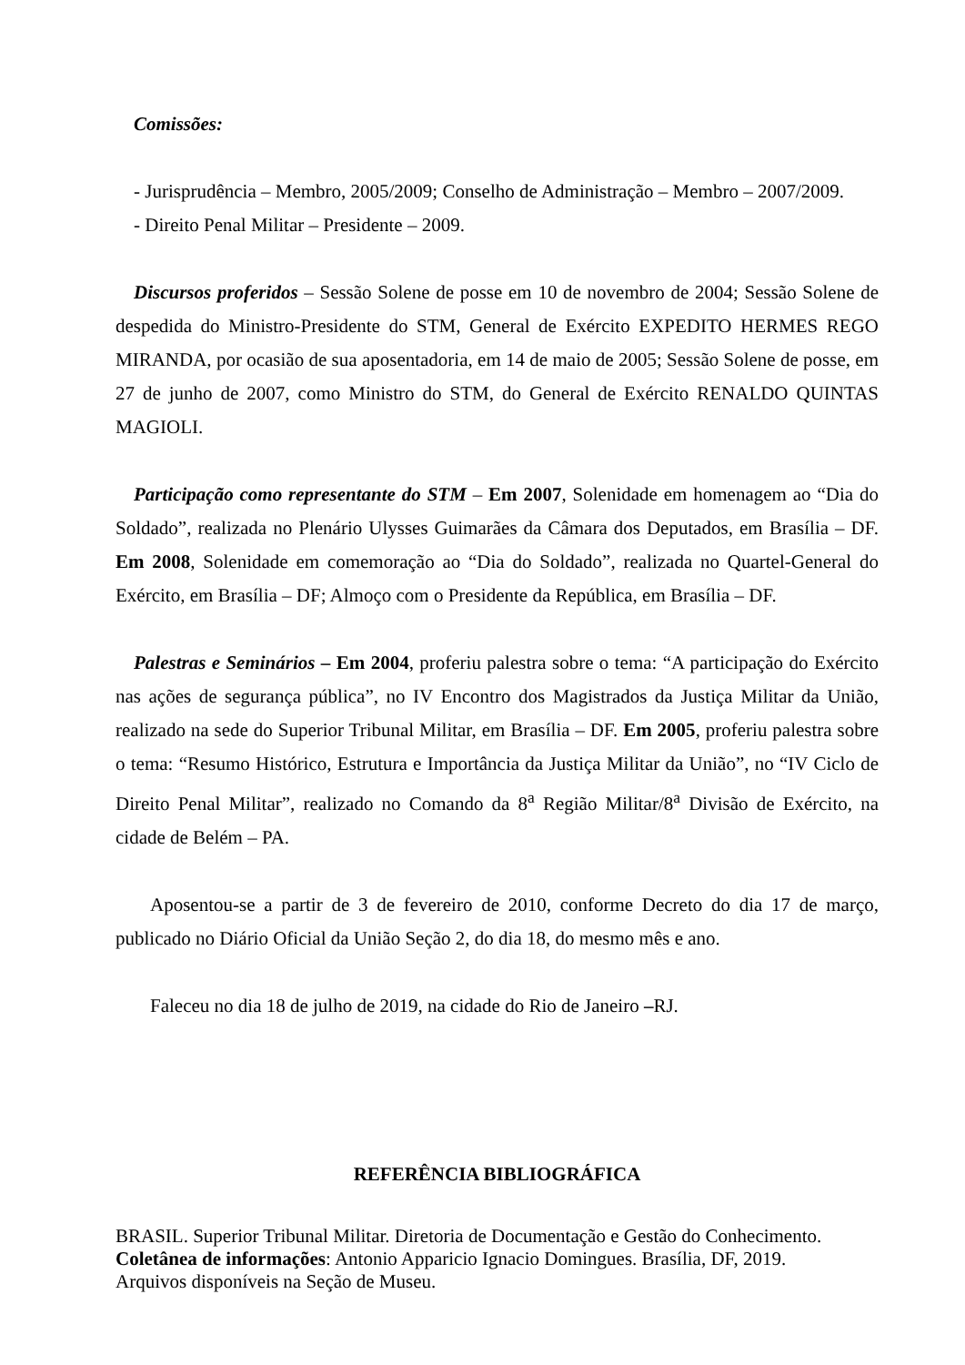Comissões:
- Jurisprudência – Membro, 2005/2009; Conselho de Administração – Membro – 2007/2009.
- Direito Penal Militar – Presidente – 2009.
Discursos proferidos – Sessão Solene de posse em 10 de novembro de 2004; Sessão Solene de despedida do Ministro-Presidente do STM, General de Exército EXPEDITO HERMES REGO MIRANDA, por ocasião de sua aposentadoria, em 14 de maio de 2005; Sessão Solene de posse, em 27 de junho de 2007, como Ministro do STM, do General de Exército RENALDO QUINTAS MAGIOLI.
Participação como representante do STM – Em 2007, Solenidade em homenagem ao “Dia do Soldado”, realizada no Plenário Ulysses Guimarães da Câmara dos Deputados, em Brasília – DF. Em 2008, Solenidade em comemoração ao “Dia do Soldado”, realizada no Quartel-General do Exército, em Brasília – DF; Almoço com o Presidente da República, em Brasília – DF.
Palestras e Seminários – Em 2004, proferiu palestra sobre o tema: “A participação do Exército nas ações de segurança pública”, no IV Encontro dos Magistrados da Justiça Militar da União, realizado na sede do Superior Tribunal Militar, em Brasília – DF. Em 2005, proferiu palestra sobre o tema: “Resumo Histórico, Estrutura e Importância da Justiça Militar da União”, no “IV Ciclo de Direito Penal Militar”, realizado no Comando da 8<sup>a</sup> Região Militar/8<sup>a</sup> Divisão de Exército, na cidade de Belém – PA.
Aposentou-se a partir de 3 de fevereiro de 2010, conforme Decreto do dia 17 de março, publicado no Diário Oficial da União Seção 2, do dia 18, do mesmo mês e ano.
Faleceu no dia 18 de julho de 2019, na cidade do Rio de Janeiro –RJ.
REFERÊNCIA BIBLIOGRÁFICA
BRASIL. Superior Tribunal Militar. Diretoria de Documentação e Gestão do Conhecimento.
Coletânea de informações: Antonio Apparicio Ignacio Domingues. Brasília, DF, 2019.
Arquivos disponíveis na Seção de Museu.